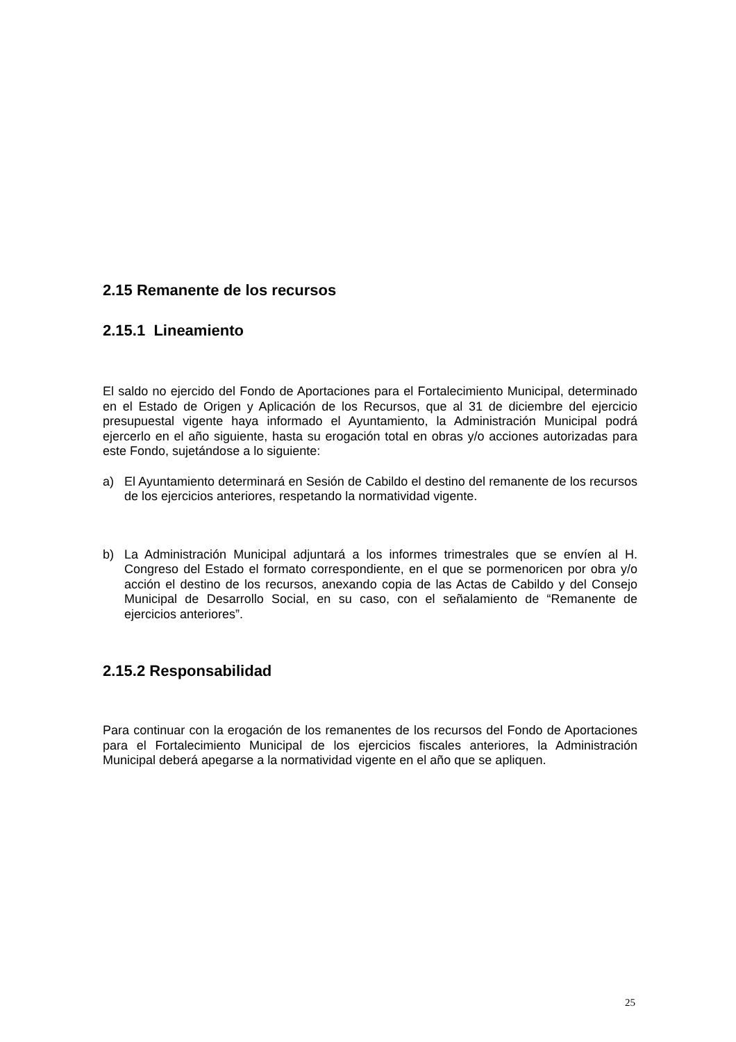2.15 Remanente de los recursos
2.15.1 Lineamiento
El saldo no ejercido del Fondo de Aportaciones para el Fortalecimiento Municipal, determinado en el Estado de Origen y Aplicación de los Recursos, que al 31 de diciembre del ejercicio presupuestal vigente haya informado el Ayuntamiento, la Administración Municipal podrá ejercerlo en el año siguiente, hasta su erogación total en obras y/o acciones autorizadas para este Fondo, sujetándose a lo siguiente:
a) El Ayuntamiento determinará en Sesión de Cabildo el destino del remanente de los recursos de los ejercicios anteriores, respetando la normatividad vigente.
b) La Administración Municipal adjuntará a los informes trimestrales que se envíen al H. Congreso del Estado el formato correspondiente, en el que se pormenoricen por obra y/o acción el destino de los recursos, anexando copia de las Actas de Cabildo y del Consejo Municipal de Desarrollo Social, en su caso, con el señalamiento de “Remanente de ejercicios anteriores”.
2.15.2 Responsabilidad
Para continuar con la erogación de los remanentes de los recursos del Fondo de Aportaciones para el Fortalecimiento Municipal de los ejercicios fiscales anteriores, la Administración Municipal deberá apegarse a la normatividad vigente en el año que se apliquen.
25